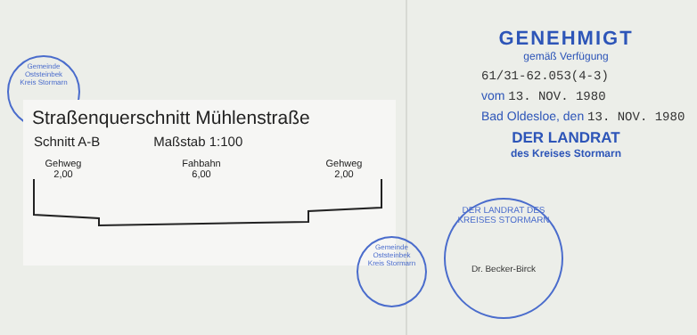Gemeinde Oststeinbek
Kreis Stormarn
Straßenquerschnitt Mühlenstraße
Schnitt A-B Maßstab 1:100
Gehweg
2,00
Fahbahn
6,00
Gehweg
2,00
Gemeinde Oststeinbek
Kreis Stormarn
GENEHMIGT
gemäß Verfügung
61/31-62.053(4-3)
vom 13. NOV. 1980
Bad Oldesloe, den 13. NOV. 1980
DER LANDRAT
des Kreises Stormarn
DER LANDRAT DES KREISES STORMARN
Dr. Becker-Birck